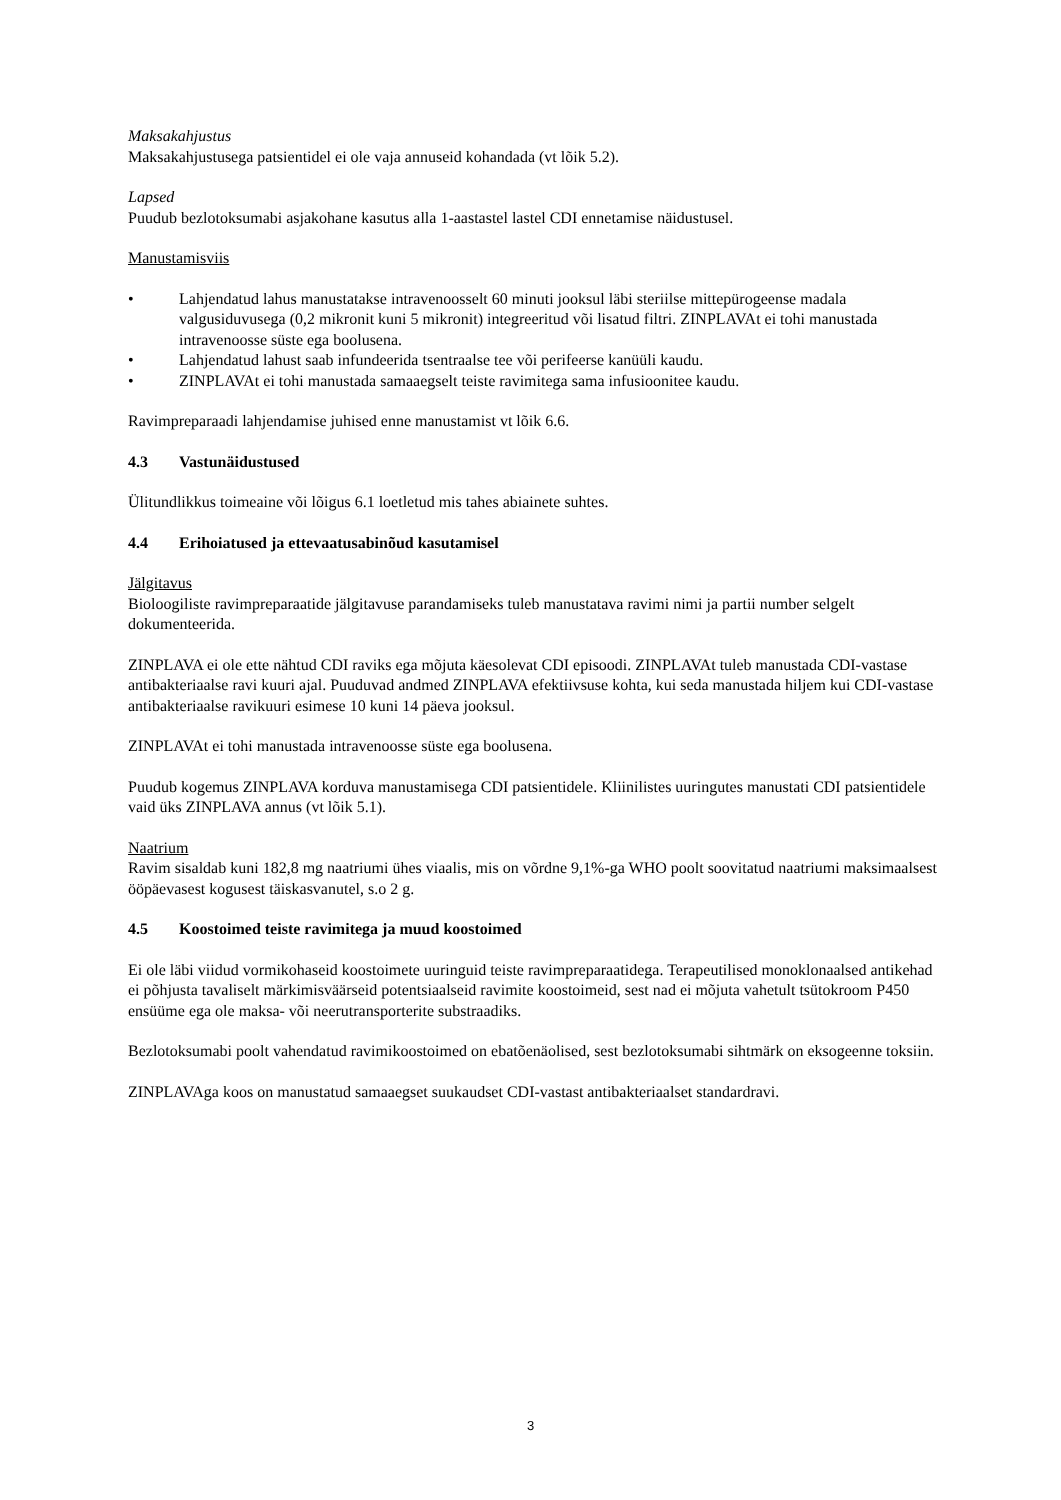Maksakahjustus
Maksakahjustusega patsientidel ei ole vaja annuseid kohandada (vt lõik 5.2).
Lapsed
Puudub bezlotoksumabi asjakohane kasutus alla 1-aastastel lastel CDI ennetamise näidustusel.
Manustamisviis
• Lahjendatud lahus manustatakse intravenoosselt 60 minuti jooksul läbi steriilse mittepürogeense madala valgusiduvusega (0,2 mikronit kuni 5 mikronit) integreeritud või lisatud filtri. ZINPLAVAt ei tohi manustada intravenoosse süste ega boolusena.
• Lahjendatud lahust saab infundeerida tsentraalse tee või perifeerse kanüüli kaudu.
• ZINPLAVAt ei tohi manustada samaaegselt teiste ravimitega sama infusioonitee kaudu.
Ravimpreparaadi lahjendamise juhised enne manustamist vt lõik 6.6.
4.3 Vastunäidustused
Ülitundlikkus toimeaine või lõigus 6.1 loetletud mis tahes abiainete suhtes.
4.4 Erihoiatused ja ettevaatusabinõud kasutamisel
Jälgitavus
Bioloogiliste ravimpreparaatide jälgitavuse parandamiseks tuleb manustatava ravimi nimi ja partii number selgelt dokumenteerida.
ZINPLAVA ei ole ette nähtud CDI raviks ega mõjuta käesolevat CDI episoodi. ZINPLAVAt tuleb manustada CDI-vastase antibakteriaalse ravi kuuri ajal. Puuduvad andmed ZINPLAVA efektiivsuse kohta, kui seda manustada hiljem kui CDI-vastase antibakteriaalse ravikuuri esimese 10 kuni 14 päeva jooksul.
ZINPLAVAt ei tohi manustada intravenoosse süste ega boolusena.
Puudub kogemus ZINPLAVA korduva manustamisega CDI patsientidele. Kliinilistes uuringutes manustati CDI patsientidele vaid üks ZINPLAVA annus (vt lõik 5.1).
Naatrium
Ravim sisaldab kuni 182,8 mg naatriumi ühes viaalis, mis on võrdne 9,1%-ga WHO poolt soovitatud naatriumi maksimaalsest ööpäevasest kogusest täiskasvanutel, s.o 2 g.
4.5 Koostoimed teiste ravimitega ja muud koostoimed
Ei ole läbi viidud vormikohaseid koostoimete uuringuid teiste ravimpreparaatidega. Terapeutilised monoklonaalsed antikehad ei põhjusta tavaliselt märkimisväärseid potentsiaalseid ravimite koostoimeid, sest nad ei mõjuta vahetult tsütokroom P450 ensüüme ega ole maksa- või neerutransporterite substraadiks.
Bezlotoksumabi poolt vahendatud ravimikoostoimed on ebatõenäolised, sest bezlotoksumabi sihtmärk on eksogeenne toksiin.
ZINPLAVAga koos on manustatud samaaegset suukaudset CDI-vastast antibakteriaalset standardravi.
3